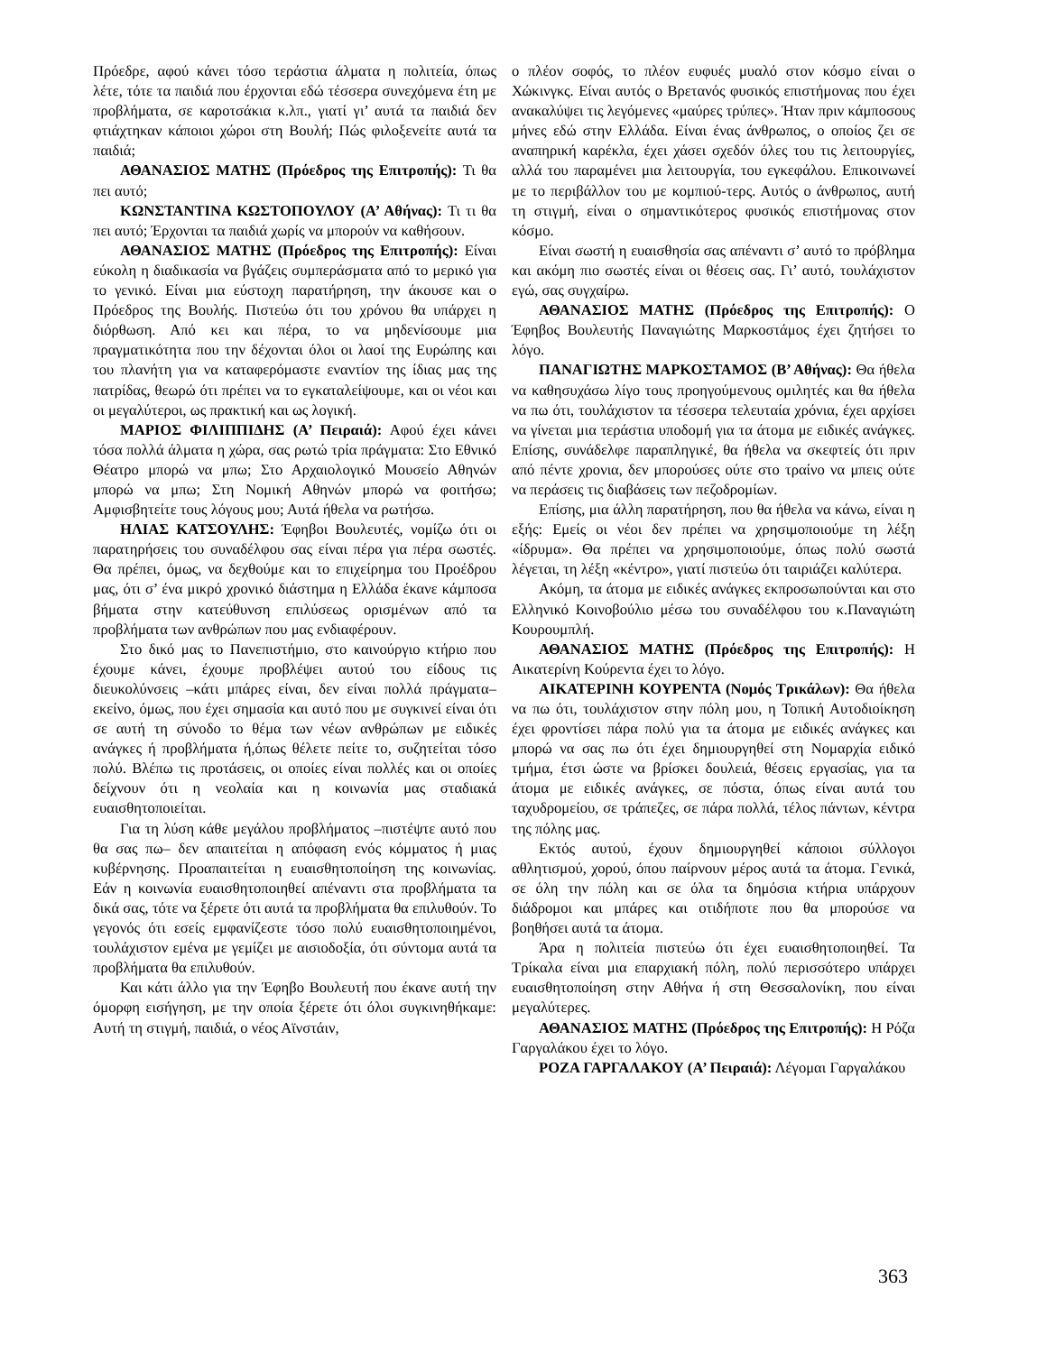Πρόεδρε, αφού κάνει τόσο τεράστια άλματα η πολιτεία, όπως λέτε, τότε τα παιδιά που έρχονται εδώ τέσσερα συνεχόμενα έτη με προβλήματα, σε καροτσάκια κ.λπ., γιατί γι’ αυτά τα παιδιά δεν φτιάχτηκαν κάποιοι χώροι στη Βουλή; Πώς φιλοξενείτε αυτά τα παιδιά;
ΑΘΑΝΑΣΙΟΣ ΜΑΤΗΣ (Πρόεδρος της Επιτροπής): Τι θα πει αυτό;
ΚΩΝΣΤΑΝΤΙΝΑ ΚΩΣΤΟΠΟΥΛΟΥ (Α’ Αθήνας): Τι τι θα πει αυτό; Έρχονται τα παιδιά χωρίς να μπορούν να καθήσουν.
ΑΘΑΝΑΣΙΟΣ ΜΑΤΗΣ (Πρόεδρος της Επιτροπής): Είναι εύκολη η διαδικασία να βγάζεις συμπεράσματα από το μερικό για το γενικό. Είναι μια εύστοχη παρατήρηση, την άκουσε και ο Πρόεδρος της Βουλής. Πιστεύω ότι του χρόνου θα υπάρχει η διόρθωση. Από κει και πέρα, το να μηδενίσουμε μια πραγματικότητα που την δέχονται όλοι οι λαοί της Ευρώπης και του πλανήτη για να καταφερόμαστε εναντίον της ίδιας μας της πατρίδας, θεωρώ ότι πρέπει να το εγκαταλείψουμε, και οι νέοι και οι μεγαλύτεροι, ως πρακτική και ως λογική.
ΜΑΡΙΟΣ ΦΙΛΙΠΠΙΔΗΣ (Α’ Πειραιά): Αφού έχει κάνει τόσα πολλά άλματα η χώρα, σας ρωτώ τρία πράγματα: Στο Εθνικό Θέατρο μπορώ να μπω; Στο Αρχαιολογικό Μουσείο Αθηνών μπορώ να μπω; Στη Νομική Αθηνών μπορώ να φοιτήσω; Αμφισβητείτε τους λόγους μου; Αυτά ήθελα να ρωτήσω.
ΗΛΙΑΣ ΚΑΤΣΟΥΛΗΣ: Έφηβοι Βουλευτές, νομίζω ότι οι παρατηρήσεις του συναδέλφου σας είναι πέρα για πέρα σωστές. Θα πρέπει, όμως, να δεχθούμε και το επιχείρημα του Προέδρου μας, ότι σ’ ένα μικρό χρονικό διάστημα η Ελλάδα έκανε κάμποσα βήματα στην κατεύθυνση επιλύσεως ορισμένων από τα προβλήματα των ανθρώπων που μας ενδιαφέρουν.
Στο δικό μας το Πανεπιστήμιο, στο καινούργιο κτήριο που έχουμε κάνει, έχουμε προβλέψει αυτού του είδους τις διευκολύνσεις –κάτι μπάρες είναι, δεν είναι πολλά πράγματα– εκείνο, όμως, που έχει σημασία και αυτό που με συγκινεί είναι ότι σε αυτή τη σύνοδο το θέμα των νέων ανθρώπων με ειδικές ανάγκες ή προβλήματα ή,όπως θέλετε πείτε το, συζητείται τόσο πολύ. Βλέπω τις προτάσεις, οι οποίες είναι πολλές και οι οποίες δείχνουν ότι η νεολαία και η κοινωνία μας σταδιακά ευαισθητοποιείται.
Για τη λύση κάθε μεγάλου προβλήματος –πιστέψτε αυτό που θα σας πω– δεν απαιτείται η απόφαση ενός κόμματος ή μιας κυβέρνησης. Προαπαιτείται η ευαισθητοποίηση της κοινωνίας. Εάν η κοινωνία ευαισθητοποιηθεί απέναντι στα προβλήματα τα δικά σας, τότε να ξέρετε ότι αυτά τα προβλήματα θα επιλυθούν. Το γεγονός ότι εσείς εμφανίζεστε τόσο πολύ ευαισθητοποιημένοι, τουλάχιστον εμένα με γεμίζει με αισιοδοξία, ότι σύντομα αυτά τα προβλήματα θα επιλυθούν.
Και κάτι άλλο για την Έφηβο Βουλευτή που έκανε αυτή την όμορφη εισήγηση, με την οποία ξέρετε ότι όλοι συγκινηθήκαμε: Αυτή τη στιγμή, παιδιά, ο νέος Αϊνστάιν,
ο πλέον σοφός, το πλέον ευφυές μυαλό στον κόσμο είναι ο Χώκινγκς. Είναι αυτός ο Βρετανός φυσικός επιστήμονας που έχει ανακαλύψει τις λεγόμενες «μαύρες τρύπες». Ήταν πριν κάμποσους μήνες εδώ στην Ελλάδα. Είναι ένας άνθρωπος, ο οποίος ζει σε αναπηρική καρέκλα, έχει χάσει σχεδόν όλες του τις λειτουργίες, αλλά του παραμένει μια λειτουργία, του εγκεφάλου. Επικοινωνεί με το περιβάλλον του με κομπιού-τερς. Αυτός ο άνθρωπος, αυτή τη στιγμή, είναι ο σημαντικότερος φυσικός επιστήμονας στον κόσμο.
Είναι σωστή η ευαισθησία σας απέναντι σ’ αυτό το πρόβλημα και ακόμη πιο σωστές είναι οι θέσεις σας. Γι’ αυτό, τουλάχιστον εγώ, σας συγχαίρω.
ΑΘΑΝΑΣΙΟΣ ΜΑΤΗΣ (Πρόεδρος της Επιτροπής): Ο Έφηβος Βουλευτής Παναγιώτης Μαρκοστάμος έχει ζητήσει το λόγο.
ΠΑΝΑΓΙΩΤΗΣ ΜΑΡΚΟΣΤΑΜΟΣ (Β’ Αθήνας): Θα ήθελα να καθησυχάσω λίγο τους προηγούμενους ομιλητές και θα ήθελα να πω ότι, τουλάχιστον τα τέσσερα τελευταία χρόνια, έχει αρχίσει να γίνεται μια τεράστια υποδομή για τα άτομα με ειδικές ανάγκες. Επίσης, συνάδελφε παραπληγικέ, θα ήθελα να σκεφτείς ότι πριν από πέντε χρονια, δεν μπορούσες ούτε στο τραίνο να μπεις ούτε να περάσεις τις διαβάσεις των πεζοδρομίων.
Επίσης, μια άλλη παρατήρηση, που θα ήθελα να κάνω, είναι η εξής: Εμείς οι νέοι δεν πρέπει να χρησιμοποιούμε τη λέξη «ίδρυμα». Θα πρέπει να χρησιμοποιούμε, όπως πολύ σωστά λέγεται, τη λέξη «κέντρο», γιατί πιστεύω ότι ταιριάζει καλύτερα.
Ακόμη, τα άτομα με ειδικές ανάγκες εκπροσωπούνται και στο Ελληνικό Κοινοβούλιο μέσω του συναδέλφου του κ.Παναγιώτη Κουρουμπλή.
ΑΘΑΝΑΣΙΟΣ ΜΑΤΗΣ (Πρόεδρος της Επιτροπής): Η Αικατερίνη Κούρεντα έχει το λόγο.
ΑΙΚΑΤΕΡΙΝΗ ΚΟΥΡΕΝΤΑ (Νομός Τρικάλων): Θα ήθελα να πω ότι, τουλάχιστον στην πόλη μου, η Τοπική Αυτοδιοίκηση έχει φροντίσει πάρα πολύ για τα άτομα με ειδικές ανάγκες και μπορώ να σας πω ότι έχει δημιουργηθεί στη Νομαρχία ειδικό τμήμα, έτσι ώστε να βρίσκει δουλειά, θέσεις εργασίας, για τα άτομα με ειδικές ανάγκες, σε πόστα, όπως είναι αυτά του ταχυδρομείου, σε τράπεζες, σε πάρα πολλά, τέλος πάντων, κέντρα της πόλης μας.
Εκτός αυτού, έχουν δημιουργηθεί κάποιοι σύλλογοι αθλητισμού, χορού, όπου παίρνουν μέρος αυτά τα άτομα. Γενικά, σε όλη την πόλη και σε όλα τα δημόσια κτήρια υπάρχουν διάδρομοι και μπάρες και οτιδήποτε που θα μπορούσε να βοηθήσει αυτά τα άτομα.
Άρα η πολιτεία πιστεύω ότι έχει ευαισθητοποιηθεί. Τα Τρίκαλα είναι μια επαρχιακή πόλη, πολύ περισσότερο υπάρχει ευαισθητοποίηση στην Αθήνα ή στη Θεσσαλονίκη, που είναι μεγαλύτερες.
ΑΘΑΝΑΣΙΟΣ ΜΑΤΗΣ (Πρόεδρος της Επιτροπής): Η Ρόζα Γαργαλάκου έχει το λόγο.
ΡΟΖΑ ΓΑΡΓΑΛΑΚΟΥ (Α’ Πειραιά): Λέγομαι Γαργαλάκου
363